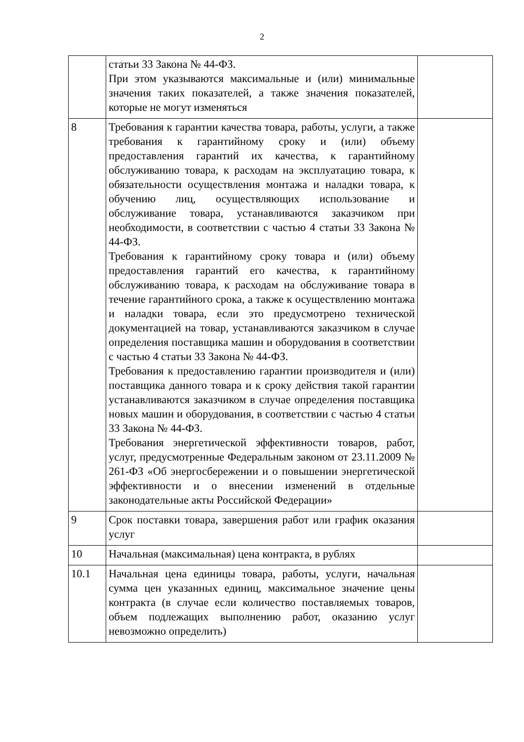2
| | статьи 33 Закона № 44-ФЗ. При этом указываются максимальные и (или) минимальные значения таких показателей, а также значения показателей, которые не могут изменяться | |
| 8 | Требования к гарантии качества товара, работы, услуги, а также требования к гарантийному сроку и (или) объему предоставления гарантий их качества, к гарантийному обслуживанию товара, к расходам на эксплуатацию товара, к обязательности осуществления монтажа и наладки товара, к обучению лиц, осуществляющих использование и обслуживание товара, устанавливаются заказчиком при необходимости, в соответствии с частью 4 статьи 33 Закона № 44-ФЗ. Требования к гарантийному сроку товара и (или) объему предоставления гарантий его качества, к гарантийному обслуживанию товара, к расходам на обслуживание товара в течение гарантийного срока, а также к осуществлению монтажа и наладки товара, если это предусмотрено технической документацией на товар, устанавливаются заказчиком в случае определения поставщика машин и оборудования в соответствии с частью 4 статьи 33 Закона № 44-ФЗ. Требования к предоставлению гарантии производителя и (или) поставщика данного товара и к сроку действия такой гарантии устанавливаются заказчиком в случае определения поставщика новых машин и оборудования, в соответствии с частью 4 статьи 33 Закона № 44-ФЗ. Требования энергетической эффективности товаров, работ, услуг, предусмотренные Федеральным законом от 23.11.2009 № 261-ФЗ «Об энергосбережении и о повышении энергетической эффективности и о внесении изменений в отдельные законодательные акты Российской Федерации» | |
| 9 | Срок поставки товара, завершения работ или график оказания услуг | |
| 10 | Начальная (максимальная) цена контракта, в рублях | |
| 10.1 | Начальная цена единицы товара, работы, услуги, начальная сумма цен указанных единиц, максимальное значение цены контракта (в случае если количество поставляемых товаров, объем подлежащих выполнению работ, оказанию услуг невозможно определить) | |